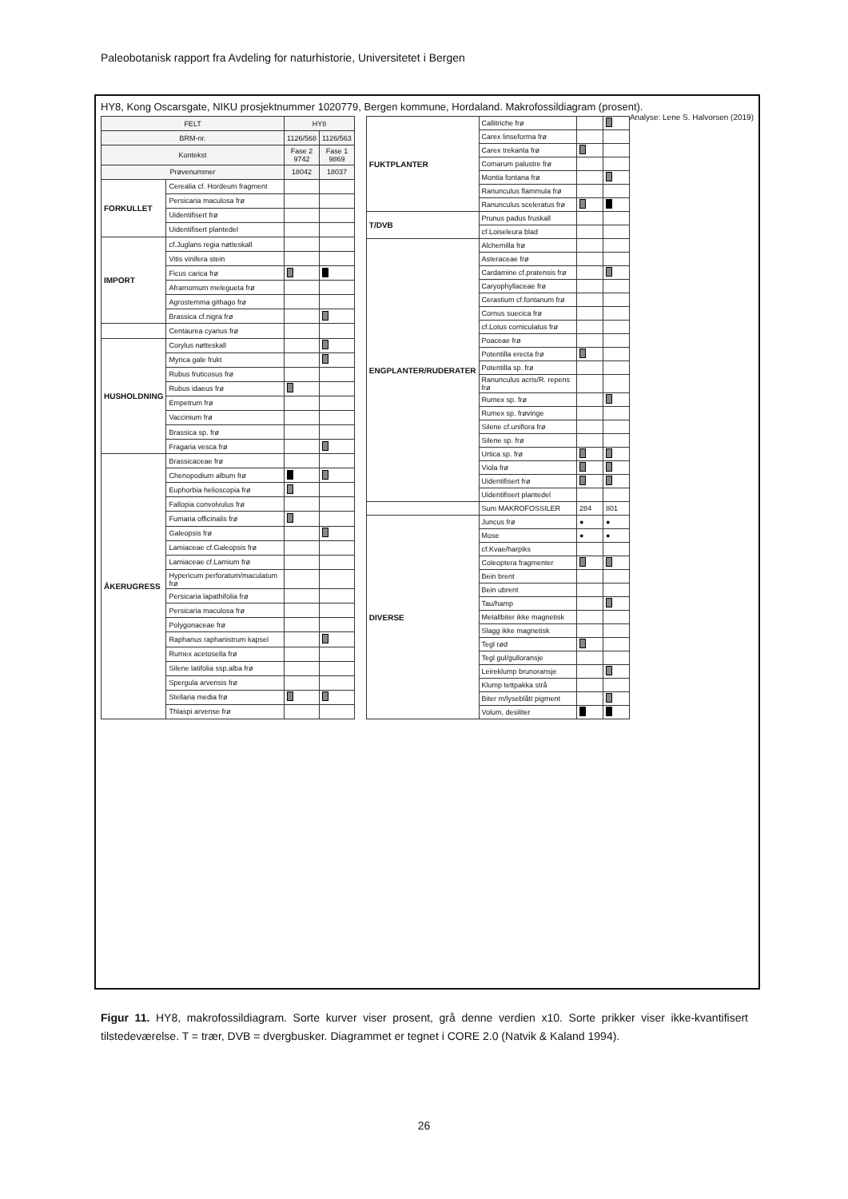Paleobotanisk rapport fra Avdeling for naturhistorie, Universitetet i Bergen
HY8, Kong Oscarsgate, NIKU prosjektnummer 1020779, Bergen kommune, Hordaland. Makrofossildiagram (prosent). Analyse: Lene S. Halvorsen (2019)
| FELT | | HY8 | |
| --- | --- | --- | --- |
| BRM-nr. | | 1126/568 | 1126/563 |
| Kontekst | | Fase 2 9742 | Fase 1 9869 |
| Prøvenummer | | 18042 | 18037 |
| FORKULLET | Cerealia cf. Hordeum fragment | | |
| | Persicaria maculosa frø | | |
| | Uidentifisert frø | | |
| | Uidentifisert plantedel | | |
| IMPORT | cf.Juglans regia nøtteskall | | |
| | Vitis vinifera stein | | |
| | Ficus carica frø | | |
| | Aframomum melegueta frø | | |
| | Agrostemma githago frø | | |
| | Brassica cf.nigra frø | | |
| | Centaurea cyanus frø | | |
| HUSHOLDNING | Corylus nøtteskall | | |
| | Myrica gale frukt | | |
| | Rubus fruticosus frø | | |
| | Rubus idaeus frø | | |
| | Empetrum frø | | |
| | Vaccinium frø | | |
| | Brassica sp. frø | | |
| | Fragaria vesca frø | | |
| ÅKERUGRESS | Brassicaceae frø | | |
| | Chenopodium album frø | | |
| | Euphorbia helioscopia frø | | |
| | Fallopia convolvulus frø | | |
| | Fumaria officinalis frø | | |
| | Galeopsis frø | | |
| | Lamiaceae cf.Galeopsis frø | | |
| | Lamiaceae cf.Lamium frø | | |
| | Hypericum perforatum/maculatum frø | | |
| | Persicaria lapathifolia frø | | |
| | Persicaria maculosa frø | | |
| | Polygonaceae frø | | |
| | Raphanus raphanistrum kapsel | | |
| | Rumex acetosella frø | | |
| | Silene latifolia ssp.alba frø | | |
| | Spergula arvensis frø | | |
| | Stellaria media frø | | |
| | Thlaspi arvense frø | | |
| FUKTPLANTER | Callitriche frø | | |
| | Carex linseforma frø | | |
| | Carex trekanta frø | | |
| | Comarum palustre frø | | |
| | Montia fontana frø | | |
| | Ranunculus flammula frø | | |
| | Ranunculus sceleratus frø | | |
| T/DVB | Prunus padus fruskall | | |
| | cf.Loiseleura blad | | |
| ENGPLANTER/RUDERATER | Alchemilla frø | | |
| | Asteraceae frø | | |
| | Cardamine cf.pratensis frø | | |
| | Caryophyllaceae frø | | |
| | Cerastium cf.fontanum frø | | |
| | Cornus suecica frø | | |
| | cf.Lotus corniculatus frø | | |
| | Poaceae frø | | |
| | Potentilla erecta frø | | |
| | Potentilla sp. frø | | |
| | Ranunculus acris/R. repens frø | | |
| | Rumex sp. frø | | |
| | Rumex sp. frøvinge | | |
| | Silene cf.uniflora frø | | |
| | Silene sp. frø | | |
| | Urtica sp. frø | | |
| | Viola frø | | |
| | Uidentifisert frø | | |
| | Uidentifisert plantedel | | |
| | Sum MAKROFOSSILER | 284 | 801 |
| DIVERSE | Juncus frø | ● | ● |
| | Mose | ● | ● |
| | cf.Kvae/harpiks | | |
| | Coleoptera fragmenter | | |
| | Bein brent | | |
| | Bein ubrent | | |
| | Tau/hamp | | |
| | Metallbiter ikke magnetisk | | |
| | Slagg ikke magnetisk | | |
| | Tegl rød | | |
| | Tegl gul/gulloransje | | |
| | Leireklump brunoransje | | |
| | Klump tettpakka strå | | |
| | Biter m/lyseblått pigment | | |
| | Volum, desiliter | | |
Figur 11. HY8, makrofossildiagram. Sorte kurver viser prosent, grå denne verdien x10. Sorte prikker viser ikke-kvantifisert tilstedeværelse. T = trær, DVB = dvergbusker. Diagrammet er tegnet i CORE 2.0 (Natvik & Kaland 1994).
26